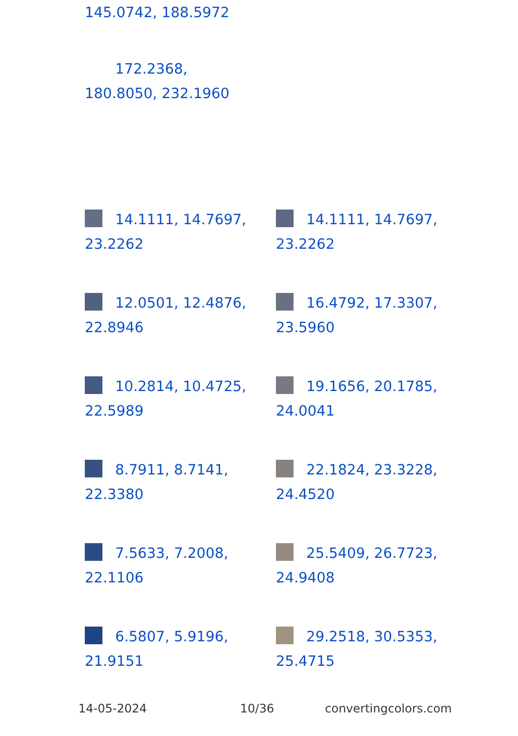145.0742, 188.5972
172.2368,
180.8050, 232.1960
14.1111, 14.7697, 23.2262
14.1111, 14.7697, 23.2262
12.0501, 12.4876, 22.8946
16.4792, 17.3307, 23.5960
10.2814, 10.4725, 22.5989
19.1656, 20.1785, 24.0041
8.7911, 8.7141, 22.3380
22.1824, 23.3228, 24.4520
7.5633, 7.2008, 22.1106
25.5409, 26.7723, 24.9408
6.5807, 5.9196, 21.9151
29.2518, 30.5353, 25.4715
14-05-2024 10/36 convertingcolors.com